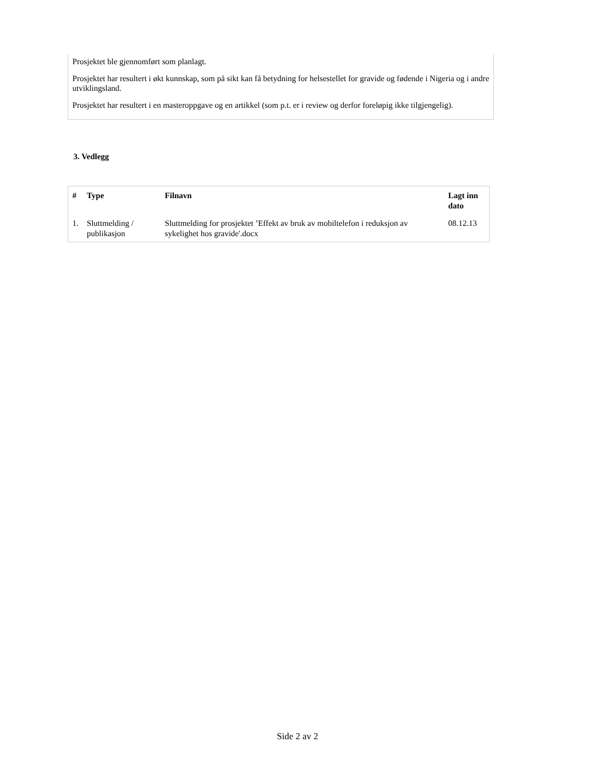Prosjektet ble gjennomført som planlagt.
Prosjektet har resultert i økt kunnskap, som på sikt kan få betydning for helsestellet for gravide og fødende i Nigeria og i andre utviklingsland.
Prosjektet har resultert i en masteroppgave og en artikkel (som p.t. er i review og derfor foreløpig ikke tilgjengelig).
3. Vedlegg
| # | Type | Filnavn | Lagt inn dato |
| --- | --- | --- | --- |
| 1. | Sluttmelding / publikasjon | Sluttmelding for prosjektet ’Effekt av bruk av mobiltelefon i reduksjon av sykelighet hos gravide'.docx | 08.12.13 |
Side 2 av 2